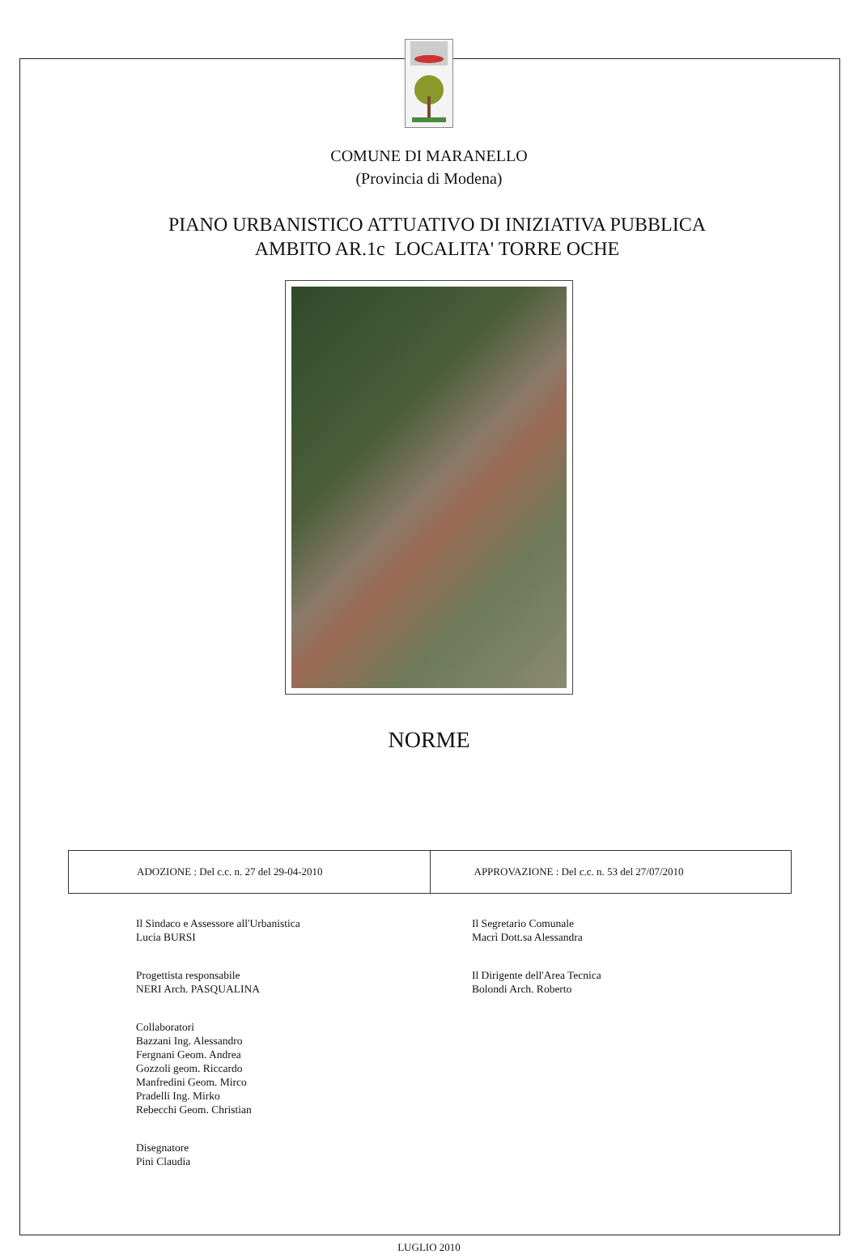COMUNE DI MARANELLO
(Provincia di Modena)
PIANO URBANISTICO ATTUATIVO DI INIZIATIVA PUBBLICA
AMBITO AR.1c LOCALITA' TORRE OCHE
NORME
| ADOZIONE : Del c.c. n. 27 del 29-04-2010 | APPROVAZIONE : Del c.c. n. 53 del 27/07/2010 |
Il Sindaco e Assessore all'Urbanistica
Lucia BURSI
Progettista responsabile
NERI Arch. PASQUALINA
Collaboratori
Bazzani Ing. Alessandro
Fergnani Geom. Andrea
Gozzoli geom. Riccardo
Manfredini Geom. Mirco
Pradelli Ing. Mirko
Rebecchi Geom. Christian
Disegnatore
Pini Claudia
Il Segretario Comunale
Macrì Dott.sa Alessandra
Il Dirigente dell'Area Tecnica
Bolondi Arch. Roberto
LUGLIO 2010